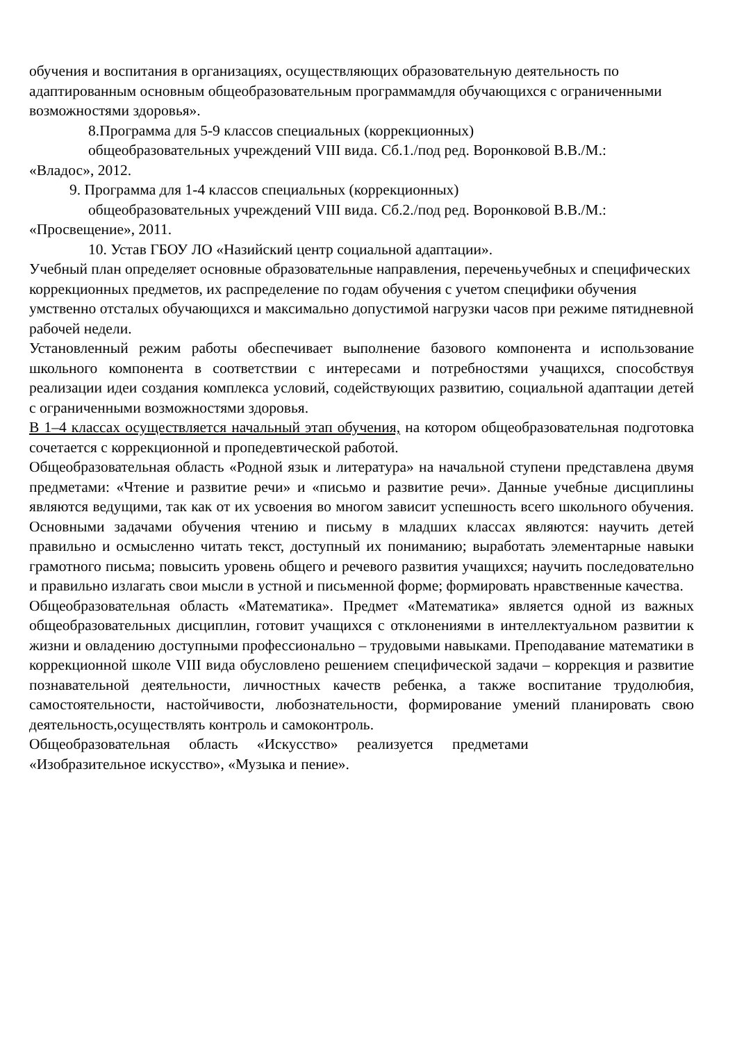обучения и воспитания в организациях, осуществляющих образовательную деятельность по адаптированным основным общеобразовательным программамдля обучающихся с ограниченными возможностями здоровья».
8.Программа для 5-9 классов специальных (коррекционных)
общеобразовательных учреждений VIII вида. Сб.1./под ред. Воронковой В.В./М.:
«Владос», 2012.
9. Программа для 1-4 классов специальных (коррекционных)
общеобразовательных учреждений VIII вида. Сб.2./под ред. Воронковой В.В./М.:
«Просвещение», 2011.
10. Устав ГБОУ ЛО «Назийский центр социальной адаптации».
Учебный план определяет основные образовательные направления, переченьучебных и специфических коррекционных предметов, их распределение по годам обучения с учетом специфики обучения умственно отсталых обучающихся и максимально допустимой нагрузки часов при режиме пятидневной рабочей недели.
Установленный режим работы обеспечивает выполнение базового компонента и использование школьного компонента в соответствии с интересами и потребностями учащихся, способствуя реализации идеи создания комплекса условий, содействующих развитию, социальной адаптации детей с ограниченными возможностями здоровья.
В 1–4 классах осуществляется начальный этап обучения, на котором общеобразовательная подготовка сочетается с коррекционной и пропедевтической работой.
Общеобразовательная область «Родной язык и литература» на начальной ступени представлена двумя предметами: «Чтение и развитие речи» и «письмо и развитие речи». Данные учебные дисциплины являются ведущими, так как от их усвоения во многом зависит успешность всего школьного обучения. Основными задачами обучения чтению и письму в младших классах являются: научить детей правильно и осмысленно читать текст, доступный их пониманию; выработать элементарные навыки грамотного письма; повысить уровень общего и речевого развития учащихся; научить последовательно и правильно излагать свои мысли в устной и письменной форме; формировать нравственные качества.
Общеобразовательная область «Математика». Предмет «Математика» является одной из важных общеобразовательных дисциплин, готовит учащихся с отклонениями в интеллектуальном развитии к жизни и овладению доступными профессионально – трудовыми навыками. Преподавание математики в коррекционной школе VIII вида обусловлено решением специфической задачи – коррекция и развитие познавательной деятельности, личностных качеств ребенка, а также воспитание трудолюбия, самостоятельности, настойчивости, любознательности, формирование умений планировать свою деятельность,осуществлять контроль и самоконтроль.
Общеобразовательная область «Искусство» реализуется предметами
«Изобразительное искусство», «Музыка и пение».